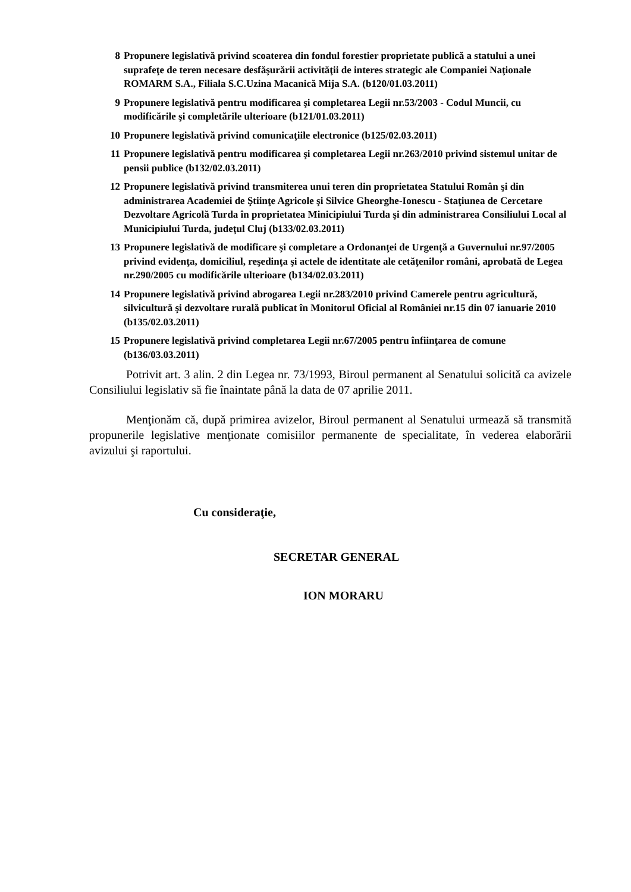8 Propunere legislativă privind scoaterea din fondul forestier proprietate publică a statului a unei suprafeţe de teren necesare desfăşurării activităţii de interes strategic ale Companiei Naţionale ROMARM S.A., Filiala S.C.Uzina Macanică Mija S.A. (b120/01.03.2011)
9 Propunere legislativă pentru modificarea şi completarea Legii nr.53/2003 - Codul Muncii, cu modificările şi completările ulterioare (b121/01.03.2011)
10 Propunere legislativă privind comunicaţiile electronice (b125/02.03.2011)
11 Propunere legislativă pentru modificarea şi completarea Legii nr.263/2010 privind sistemul unitar de pensii publice (b132/02.03.2011)
12 Propunere legislativă privind transmiterea unui teren din proprietatea Statului Român şi din administrarea Academiei de Ştiinţe Agricole şi Silvice Gheorghe-Ionescu - Staţiunea de Cercetare Dezvoltare Agricolă Turda în proprietatea Minicipiului Turda şi din administrarea Consiliului Local al Municipiului Turda, judeţul Cluj (b133/02.03.2011)
13 Propunere legislativă de modificare şi completare a Ordonanţei de Urgenţă a Guvernului nr.97/2005 privind evidenţa, domiciliul, reşedinţa şi actele de identitate ale cetăţenilor români, aprobată de Legea nr.290/2005 cu modificările ulterioare (b134/02.03.2011)
14 Propunere legislativă privind abrogarea Legii nr.283/2010 privind Camerele pentru agricultură, silvicultură şi dezvoltare rurală publicat în Monitorul Oficial al României nr.15 din 07 ianuarie 2010 (b135/02.03.2011)
15 Propunere legislativă privind completarea Legii nr.67/2005 pentru înfiinţarea de comune (b136/03.03.2011)
Potrivit art. 3 alin. 2 din Legea nr. 73/1993, Biroul permanent al Senatului solicită ca avizele Consiliului legislativ să fie înaintate până la data de 07 aprilie 2011.
Menţionăm că, după primirea avizelor, Biroul permanent al Senatului urmează să transmită propunerile legislative menţionate comisiilor permanente de specialitate, în vederea elaborării avizului şi raportului.
Cu consideraţie,
SECRETAR GENERAL
ION MORARU